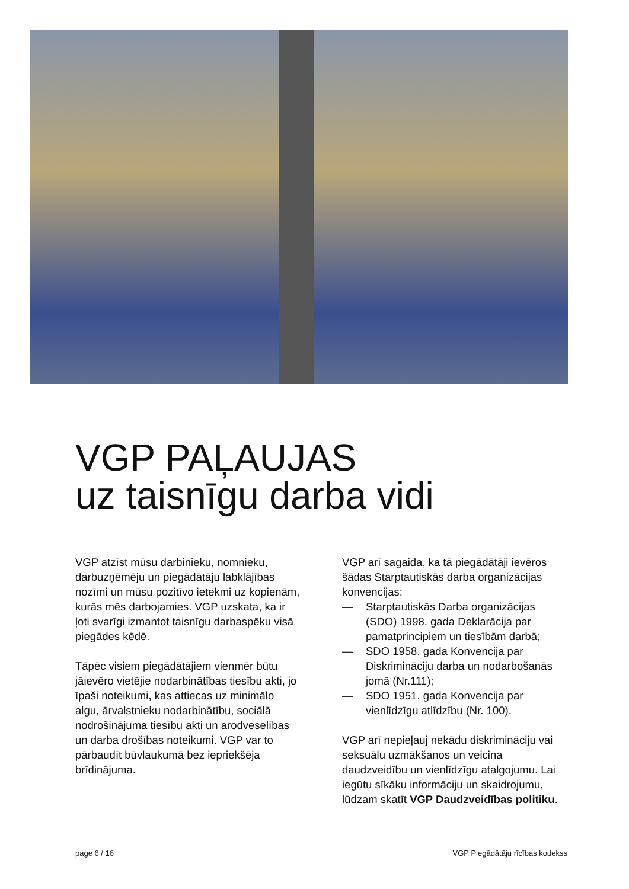VGP PAĻAUJAS
uz taisnīgu darba vidi
VGP atzīst mūsu darbinieku, nomnieku, darbuzņēmēju un piegādātāju labklājības nozīmi un mūsu pozitīvo ietekmi uz kopienām, kurās mēs darbojamies. VGP uzskata, ka ir ļoti svarīgi izmantot taisnīgu darbaspēku visā piegādes ķēdē.
Tāpēc visiem piegādātājiem vienmēr būtu jāievēro vietējie nodarbinātības tiesību akti, jo īpaši noteikumi, kas attiecas uz minimālo algu, ārvalstnieku nodarbinātību, sociālā nodrošinājuma tiesību akti un arodveselības un darba drošības noteikumi. VGP var to pārbaudīt būvlaukumā bez iepriekšēja brīdinājuma.
VGP arī sagaida, ka tā piegādātāji ievēros šādas Starptautiskās darba organizācijas konvencijas:
— Starptautiskās Darba organizācijas (SDO) 1998. gada Deklarācija par pamatprincipiem un tiesībām darbā;
— SDO 1958. gada Konvencija par Diskrimināciju darba un nodarbošanās jomā (Nr.111);
— SDO 1951. gada Konvencija par vienlīdzīgu atlīdzību (Nr. 100).
VGP arī nepieļauj nekādu diskrimināciju vai seksuālu uzmākšanos un veicina daudzveidību un vienlīdzīgu atalgojumu. Lai iegūtu sīkāku informāciju un skaidrojumu, lūdzam skatīt VGP Daudzveidības politiku.
page 6 / 16 VGP Piegādātāju rīcības kodekss